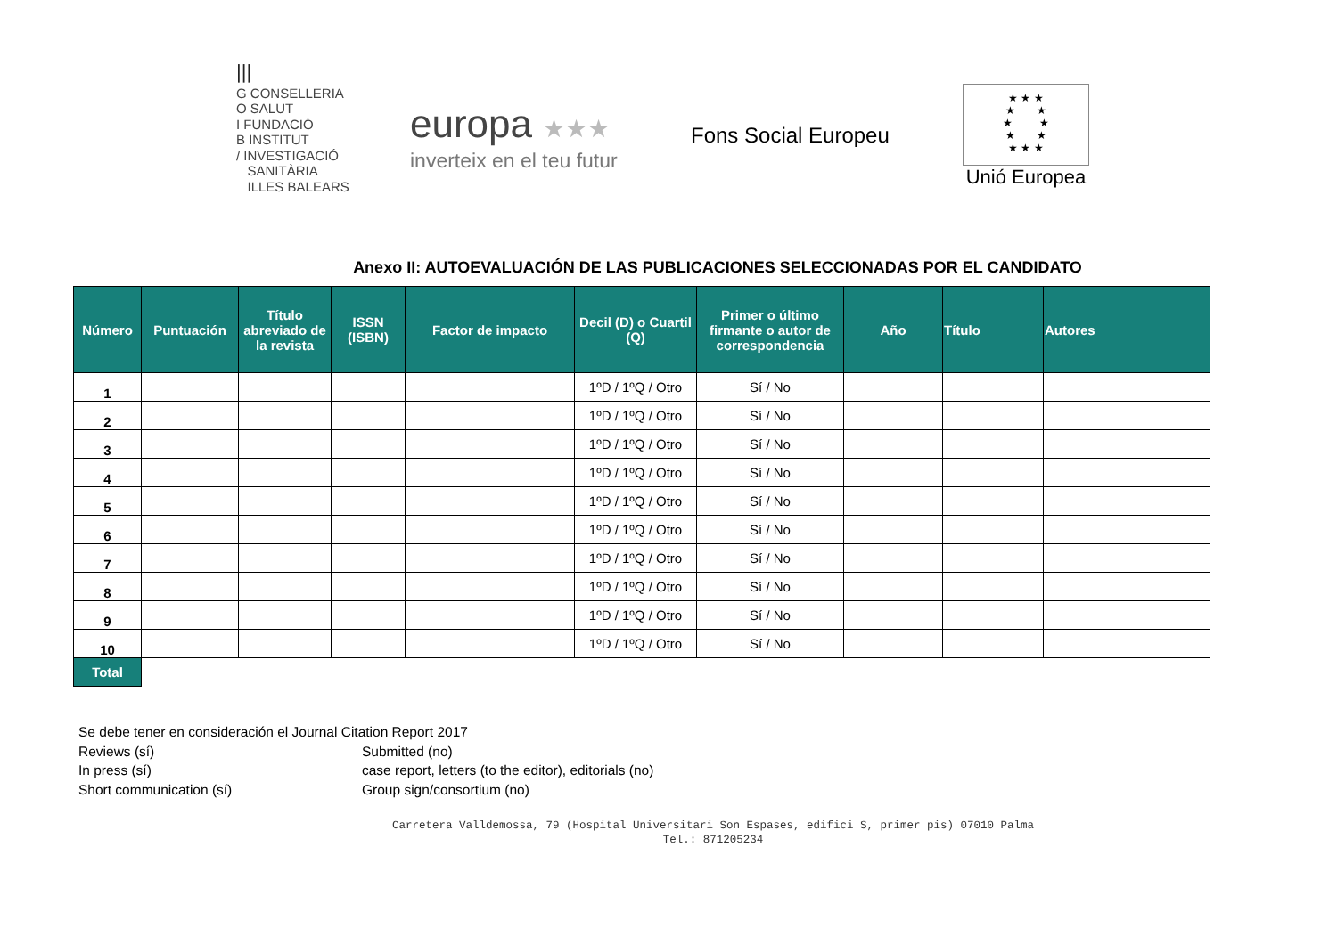|||
G CONSELLERIA
O SALUT
I FUNDACIÓ
B INSTITUT
/ INVESTIGACIÓ
SANITÀRIA
ILLES BALEARS
europa ★★★
inverteix en el teu futur
Fons Social Europeu
★ ★ ★
★ ★
★ ★
★ ★
★ ★ ★
Unió Europea
Anexo II: AUTOEVALUACIÓN DE LAS PUBLICACIONES SELECCIONADAS POR EL CANDIDATO
| Número | Puntuación | Título abreviado de la revista | ISSN (ISBN) | Factor de impacto | Decil (D) o Cuartil (Q) | Primer o último firmante o autor de correspondencia | Año | Título | Autores |
| --- | --- | --- | --- | --- | --- | --- | --- | --- | --- |
| 1 | | | | | 1ºD / 1ºQ / Otro | Sí / No | | | |
| 2 | | | | | 1ºD / 1ºQ / Otro | Sí / No | | | |
| 3 | | | | | 1ºD / 1ºQ / Otro | Sí / No | | | |
| 4 | | | | | 1ºD / 1ºQ / Otro | Sí / No | | | |
| 5 | | | | | 1ºD / 1ºQ / Otro | Sí / No | | | |
| 6 | | | | | 1ºD / 1ºQ / Otro | Sí / No | | | |
| 7 | | | | | 1ºD / 1ºQ / Otro | Sí / No | | | |
| 8 | | | | | 1ºD / 1ºQ / Otro | Sí / No | | | |
| 9 | | | | | 1ºD / 1ºQ / Otro | Sí / No | | | |
| 10 | | | | | 1ºD / 1ºQ / Otro | Sí / No | | | |
| Total | | | | | | | | | |
Se debe tener en consideración el Journal Citation Report 2017
Reviews (sí) Submitted (no)
In press (sí) case report, letters (to the editor), editorials (no)
Short communication (sí) Group sign/consortium (no)
Carretera Valldemossa, 79 (Hospital Universitari Son Espases, edifici S, primer pis) 07010 Palma
Tel.: 871205234